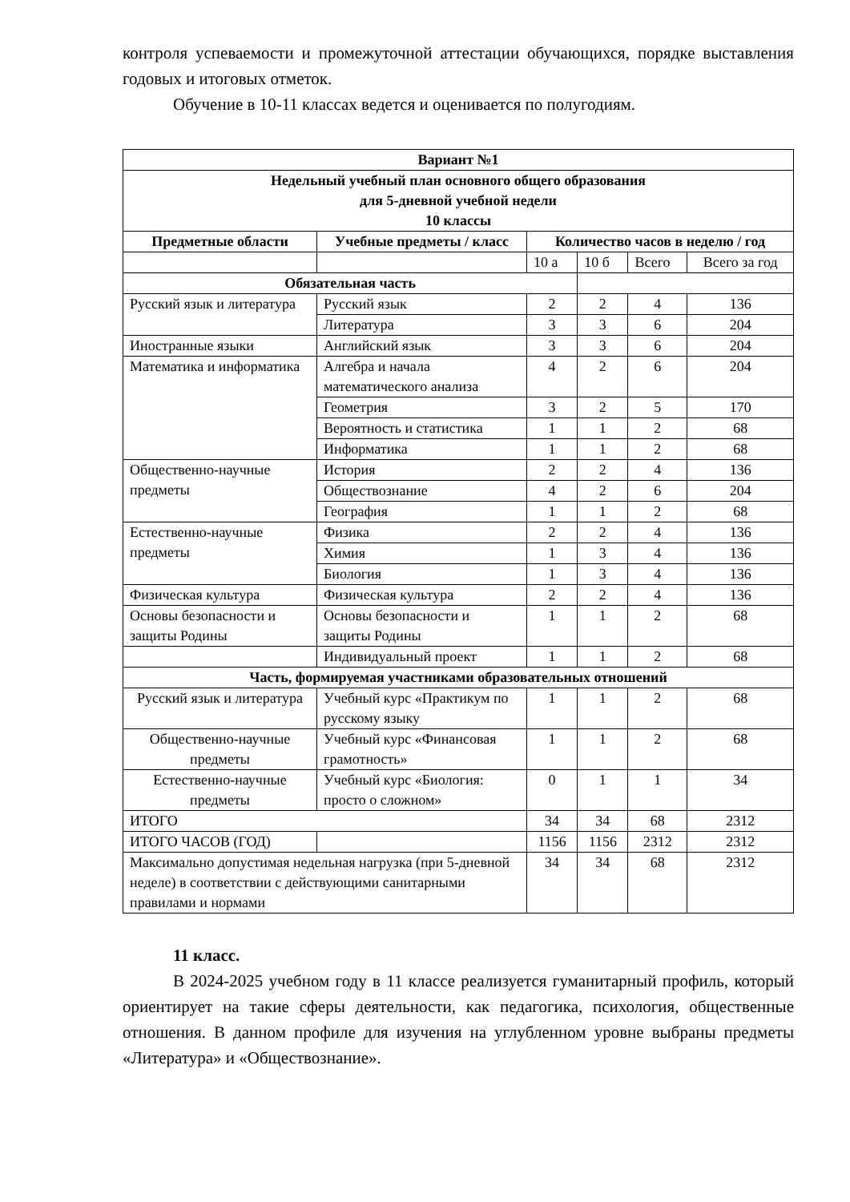контроля успеваемости и промежуточной аттестации обучающихся, порядке выставления годовых и итоговых отметок.
Обучение в 10-11 классах ведется и оценивается по полугодиям.
| Вариант №1 | | | | | |
| --- | --- | --- | --- | --- | --- |
| Недельный учебный план основного общего образования для 5-дневной учебной недели 10 классы | | | | | |
| Предметные области | Учебные предметы / класс | Количество часов в неделю / год | | | |
| | | 10 а | 10 б | Всего | Всего за год |
| Обязательная часть | | | | | |
| Русский язык и литература | Русский язык | 2 | 2 | 4 | 136 |
| | Литература | 3 | 3 | 6 | 204 |
| Иностранные языки | Английский язык | 3 | 3 | 6 | 204 |
| Математика и информатика | Алгебра и начала математического анализа | 4 | 2 | 6 | 204 |
| | Геометрия | 3 | 2 | 5 | 170 |
| | Вероятность и статистика | 1 | 1 | 2 | 68 |
| | Информатика | 1 | 1 | 2 | 68 |
| Общественно-научные предметы | История | 2 | 2 | 4 | 136 |
| | Обществознание | 4 | 2 | 6 | 204 |
| | География | 1 | 1 | 2 | 68 |
| Естественно-научные предметы | Физика | 2 | 2 | 4 | 136 |
| | Химия | 1 | 3 | 4 | 136 |
| | Биология | 1 | 3 | 4 | 136 |
| Физическая культура | Физическая культура | 2 | 2 | 4 | 136 |
| Основы безопасности и защиты Родины | Основы безопасности и защиты Родины | 1 | 1 | 2 | 68 |
| | Индивидуальный проект | 1 | 1 | 2 | 68 |
| Часть, формируемая участниками образовательных отношений | | | | | |
| Русский язык и литература | Учебный курс «Практикум по русскому языку | 1 | 1 | 2 | 68 |
| Общественно-научные предметы | Учебный курс «Финансовая грамотность» | 1 | 1 | 2 | 68 |
| Естественно-научные предметы | Учебный курс «Биология: просто о сложном» | 0 | 1 | 1 | 34 |
| ИТОГО | | 34 | 34 | 68 | 2312 |
| ИТОГО ЧАСОВ (ГОД) | | 1156 | 1156 | 2312 | 2312 |
| Максимально допустимая недельная нагрузка (при 5-дневной неделе) в соответствии с действующими санитарными правилами и нормами | | 34 | 34 | 68 | 2312 |
11 класс.
В 2024-2025 учебном году в 11 классе реализуется гуманитарный профиль, который ориентирует на такие сферы деятельности, как педагогика, психология, общественные отношения. В данном профиле для изучения на углубленном уровне выбраны предметы «Литература» и «Обществознание».